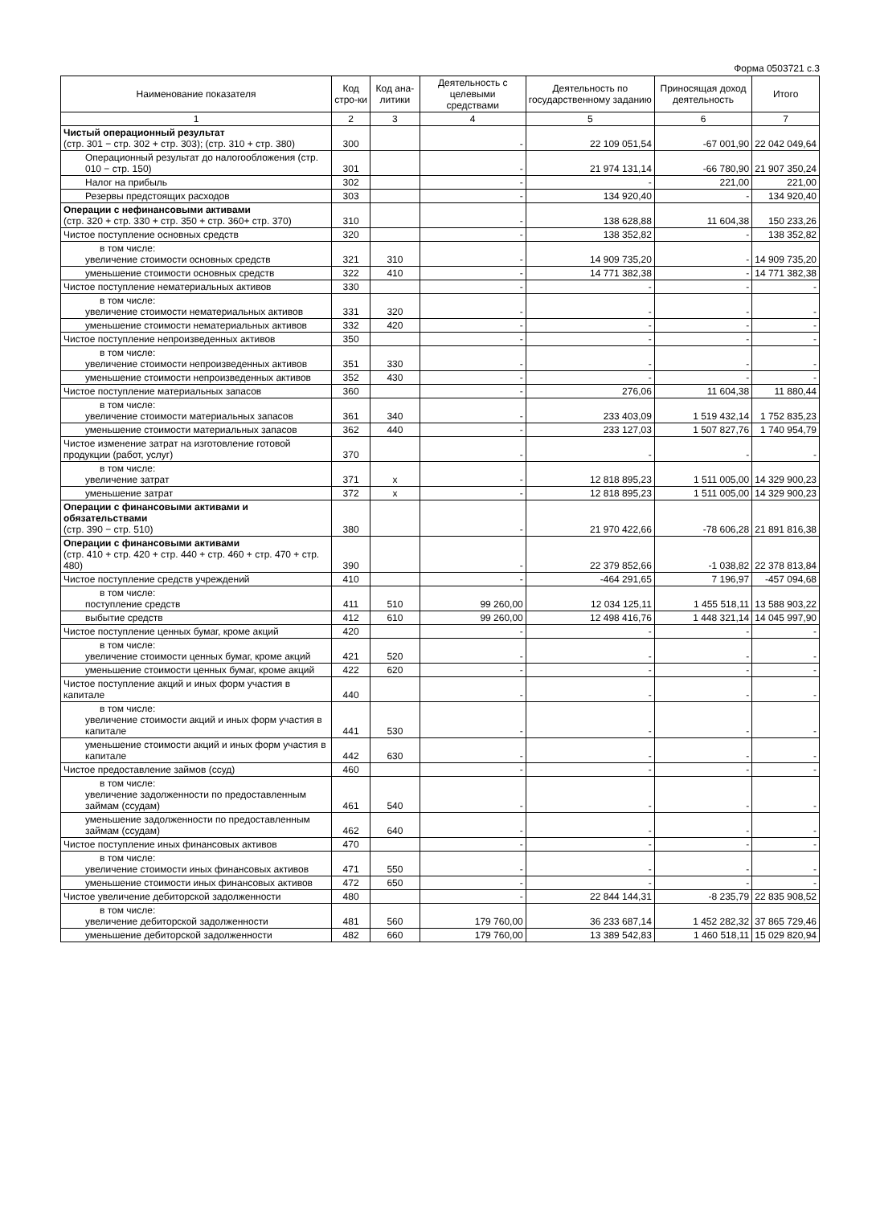Форма 0503721 с.3
| Наименование показателя | Код стро-ки | Код ана-литики | Деятельность с целевыми средствами | Деятельность по государственному заданию | Приносящая доход деятельность | Итого |
| --- | --- | --- | --- | --- | --- | --- |
| 1 | 2 | 3 | 4 | 5 | 6 | 7 |
| Чистый операционный результат (стр. 301 − стр. 302 + стр. 303); (стр. 310 + стр. 380) | 300 | | - | 22 109 051,54 | -67 001,90 | 22 042 049,64 |
| Операционный результат до налогообложения (стр. 010 − стр. 150) | 301 | | - | 21 974 131,14 | -66 780,90 | 21 907 350,24 |
| Налог на прибыль | 302 | | - | - | 221,00 | 221,00 |
| Резервы предстоящих расходов | 303 | | - | 134 920,40 | - | 134 920,40 |
| Операции с нефинансовыми активами (стр. 320 + стр. 330 + стр. 350 + стр. 360+ стр. 370) | 310 | | - | 138 628,88 | 11 604,38 | 150 233,26 |
| Чистое поступление основных средств | 320 | | - | 138 352,82 | - | 138 352,82 |
| в том числе: увеличение стоимости основных средств | 321 | 310 | - | 14 909 735,20 | - | 14 909 735,20 |
| уменьшение стоимости основных средств | 322 | 410 | - | 14 771 382,38 | - | 14 771 382,38 |
| Чистое поступление нематериальных активов | 330 | | - | - | - | - |
| в том числе: увеличение стоимости нематериальных активов | 331 | 320 | - | - | - | - |
| уменьшение стоимости нематериальных активов | 332 | 420 | - | - | - | - |
| Чистое поступление непроизведенных активов | 350 | | - | - | - | - |
| в том числе: увеличение стоимости непроизведенных активов | 351 | 330 | - | - | - | - |
| уменьшение стоимости непроизведенных активов | 352 | 430 | - | - | - | - |
| Чистое поступление материальных запасов | 360 | | - | 276,06 | 11 604,38 | 11 880,44 |
| в том числе: увеличение стоимости материальных запасов | 361 | 340 | - | 233 403,09 | 1 519 432,14 | 1 752 835,23 |
| уменьшение стоимости материальных запасов | 362 | 440 | - | 233 127,03 | 1 507 827,76 | 1 740 954,79 |
| Чистое изменение затрат на изготовление готовой продукции (работ, услуг) | 370 | | - | - | - | - |
| в том числе: увеличение затрат | 371 | x | - | 12 818 895,23 | 1 511 005,00 | 14 329 900,23 |
| уменьшение затрат | 372 | x | - | 12 818 895,23 | 1 511 005,00 | 14 329 900,23 |
| Операции с финансовыми активами и обязательствами (стр. 390 − стр. 510) | 380 | | - | 21 970 422,66 | -78 606,28 | 21 891 816,38 |
| Операции с финансовыми активами (стр. 410 + стр. 420 + стр. 440 + стр. 460 + стр. 470 + стр. 480) | 390 | | - | 22 379 852,66 | -1 038,82 | 22 378 813,84 |
| Чистое поступление средств учреждений | 410 | | - | -464 291,65 | 7 196,97 | -457 094,68 |
| в том числе: поступление средств | 411 | 510 | 99 260,00 | 12 034 125,11 | 1 455 518,11 | 13 588 903,22 |
| выбытие средств | 412 | 610 | 99 260,00 | 12 498 416,76 | 1 448 321,14 | 14 045 997,90 |
| Чистое поступление ценных бумаг, кроме акций | 420 | | - | - | - | - |
| в том числе: увеличение стоимости ценных бумаг, кроме акций | 421 | 520 | - | - | - | - |
| уменьшение стоимости ценных бумаг, кроме акций | 422 | 620 | - | - | - | - |
| Чистое поступление акций и иных форм участия в капитале | 440 | | - | - | - | - |
| в том числе: увеличение стоимости акций и иных форм участия в капитале | 441 | 530 | - | - | - | - |
| уменьшение стоимости акций и иных форм участия в капитале | 442 | 630 | - | - | - | - |
| Чистое предоставление займов (ссуд) | 460 | | - | - | - | - |
| в том числе: увеличение задолженности по предоставленным займам (ссудам) | 461 | 540 | - | - | - | - |
| уменьшение задолженности по предоставленным займам (ссудам) | 462 | 640 | - | - | - | - |
| Чистое поступление иных финансовых активов | 470 | | - | - | - | - |
| в том числе: увеличение стоимости иных финансовых активов | 471 | 550 | - | - | - | - |
| уменьшение стоимости иных финансовых активов | 472 | 650 | - | - | - | - |
| Чистое увеличение дебиторской задолженности | 480 | | - | 22 844 144,31 | -8 235,79 | 22 835 908,52 |
| в том числе: увеличение дебиторской задолженности | 481 | 560 | 179 760,00 | 36 233 687,14 | 1 452 282,32 | 37 865 729,46 |
| уменьшение дебиторской задолженности | 482 | 660 | 179 760,00 | 13 389 542,83 | 1 460 518,11 | 15 029 820,94 |